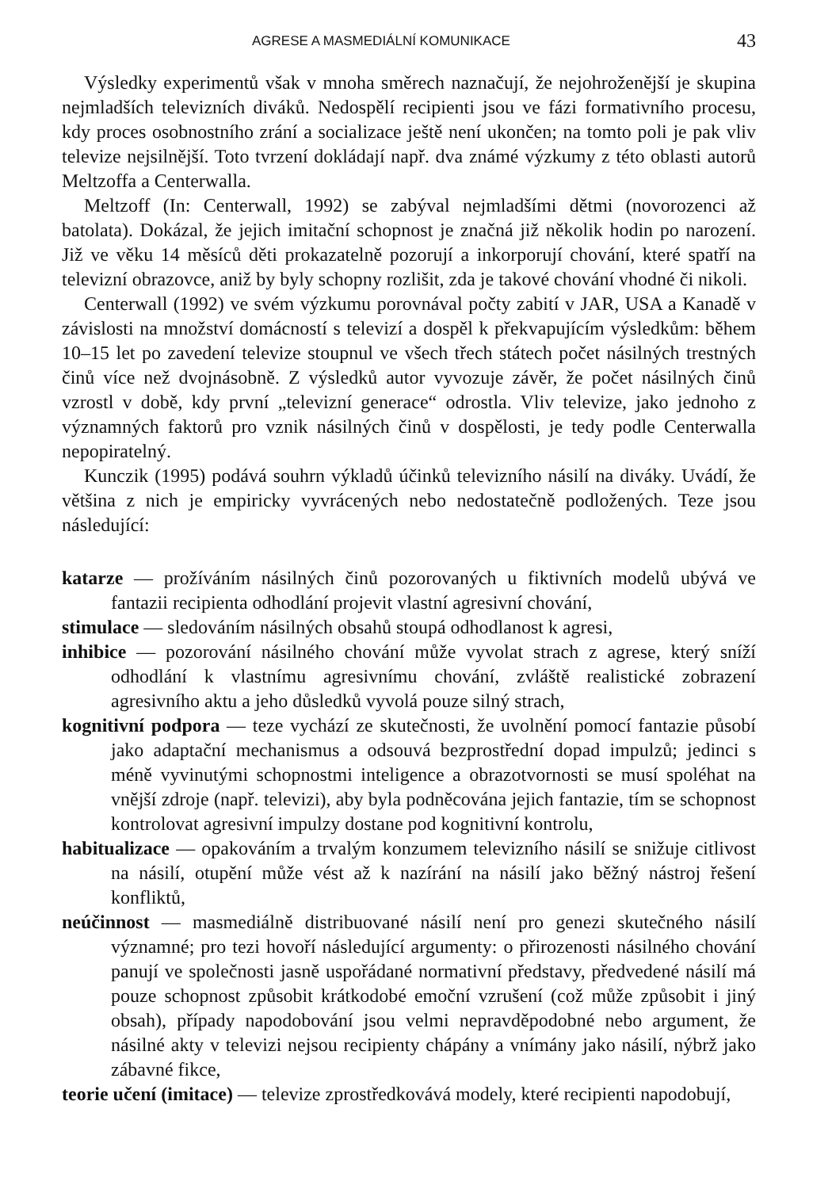AGRESE A MASMEDIÁLNÍ KOMUNIKACE 43
Výsledky experimentů však v mnoha směrech naznačují, že nejohroženější je skupina nejmladších televizních diváků. Nedospělí recipienti jsou ve fázi formativního procesu, kdy proces osobnostního zrání a socializace ještě není ukončen; na tomto poli je pak vliv televize nejsilnější. Toto tvrzení dokládají např. dva známé výzkumy z této oblasti autorů Meltzoffa a Centerwalla.
Meltzoff (In: Centerwall, 1992) se zabýval nejmladšími dětmi (novorozenci až batolata). Dokázal, že jejich imitační schopnost je značná již několik hodin po narození. Již ve věku 14 měsíců děti prokazatelně pozorují a inkorporují chování, které spatří na televizní obrazovce, aniž by byly schopny rozlišit, zda je takové chování vhodné či nikoli.
Centerwall (1992) ve svém výzkumu porovnával počty zabití v JAR, USA a Kanadě v závislosti na množství domácností s televizí a dospěl k překvapujícím výsledkům: během 10–15 let po zavedení televize stoupnul ve všech třech státech počet násilných trestných činů více než dvojnásobně. Z výsledků autor vyvozuje závěr, že počet násilných činů vzrostl v době, kdy první „televizní generace“ odrostla. Vliv televize, jako jednoho z významných faktorů pro vznik násilných činů v dospělosti, je tedy podle Centerwalla nepopiratelný.
Kunczik (1995) podává souhrn výkladů účinků televizního násilí na diváky. Uvádí, že většina z nich je empiricky vyvrácených nebo nedostatečně podložených. Teze jsou následující:
katarze — prožíváním násilných činů pozorovaných u fiktivních modelů ubývá ve fantazii recipienta odhodlání projevit vlastní agresivní chování,
stimulace — sledováním násilných obsahů stoupá odhodlanost k agresi,
inhibice — pozorování násilného chování může vyvolat strach z agrese, který sníží odhodlání k vlastnímu agresivnímu chování, zvláště realistické zobrazení agresivního aktu a jeho důsledků vyvolá pouze silný strach,
kognitivní podpora — teze vychází ze skutečnosti, že uvolnění pomocí fantazie působí jako adaptační mechanismus a odsouvá bezprostřední dopad impulzů; jedinci s méně vyvinutými schopnostmi inteligence a obrazotvornosti se musí spoléhat na vnější zdroje (např. televizi), aby byla podněcována jejich fantazie, tím se schopnost kontrolovat agresivní impulzy dostane pod kognitivní kontrolu,
habitualizace — opakováním a trvalým konzumem televizního násilí se snižuje citlivost na násilí, otupění může vést až k nazírání na násilí jako běžný nástroj řešení konfliktů,
neúčinnost — masmediálně distribuované násilí není pro genezi skutečného násilí významné; pro tezi hovoří následující argumenty: o přirozenosti násilného chování panují ve společnosti jasně uspořádané normativní představy, předvedené násilí má pouze schopnost způsobit krátkodobé emoční vzrušení (což může způsobit i jiný obsah), případy napodobování jsou velmi nepravděpodobné nebo argument, že násilné akty v televizi nejsou recipienty chápány a vnímány jako násilí, nýbrž jako zábavné fikce,
teorie učení (imitace) — televize zprostředkovává modely, které recipienti napodobují,